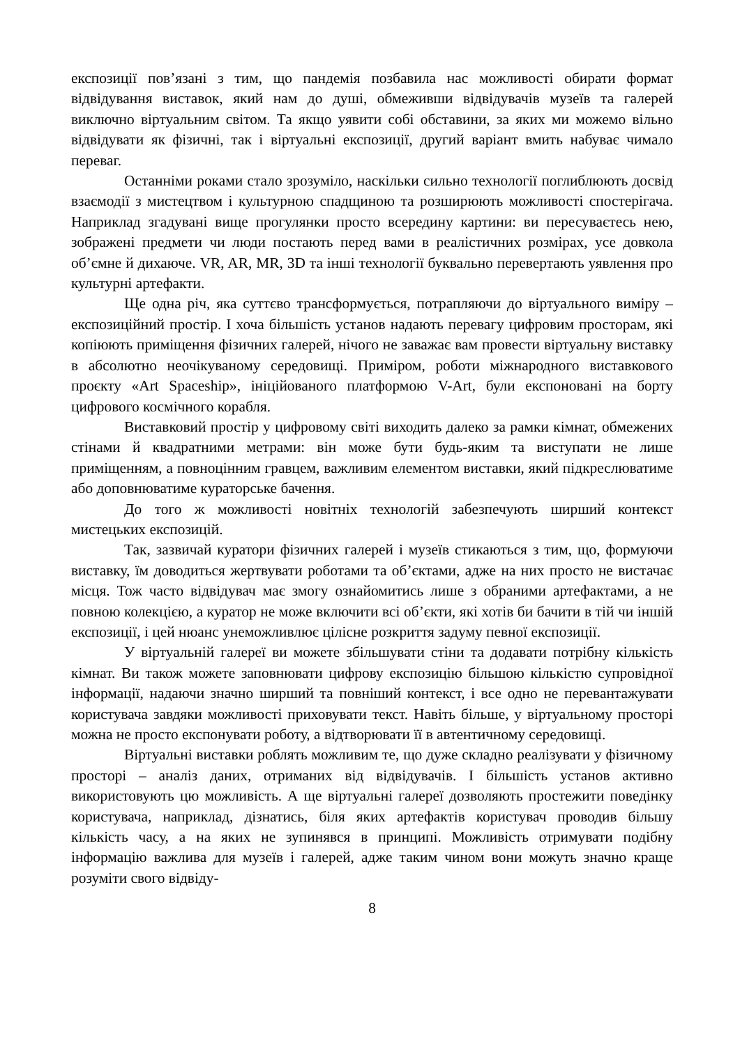експозиції пов’язані з тим, що пандемія позбавила нас можливості обирати формат відвідування виставок, який нам до душі, обмеживши відвідувачів музеїв та галерей виключно віртуальним світом. Та якщо уявити собі обставини, за яких ми можемо вільно відвідувати як фізичні, так і віртуальні експозиції, другий варіант вмить набуває чимало переваг.
Останніми роками стало зрозуміло, наскільки сильно технології поглиблюють досвід взаємодії з мистецтвом і культурною спадщиною та розширюють можливості спостерігача. Наприклад згадувані вище прогулянки просто всередину картини: ви пересуваєтесь нею, зображені предмети чи люди постають перед вами в реалістичних розмірах, усе довкола об’ємне й дихаюче. VR, AR, MR, 3D та інші технології буквально перевертають уявлення про культурні артефакти.
Ще одна річ, яка суттєво трансформується, потрапляючи до віртуального виміру – експозиційний простір. І хоча більшість установ надають перевагу цифровим просторам, які копіюють приміщення фізичних галерей, нічого не заважає вам провести віртуальну виставку в абсолютно неочікуваному середовищі. Приміром, роботи міжнародного виставкового проєкту «Art Spaceship», ініційованого платформою V-Art, були експоновані на борту цифрового космічного корабля.
Виставковий простір у цифровому світі виходить далеко за рамки кімнат, обмежених стінами й квадратними метрами: він може бути будь-яким та виступати не лише приміщенням, а повноцінним гравцем, важливим елементом виставки, який підкреслюватиме або доповнюватиме кураторське бачення.
До того ж можливості новітніх технологій забезпечують ширший контекст мистецьких експозицій.
Так, зазвичай куратори фізичних галерей і музеїв стикаються з тим, що, формуючи виставку, їм доводиться жертвувати роботами та об’єктами, адже на них просто не вистачає місця. Тож часто відвідувач має змогу ознайомитись лише з обраними артефактами, а не повною колекцією, а куратор не може включити всі об’єкти, які хотів би бачити в тій чи іншій експозиції, і цей нюанс унеможливлює цілісне розкриття задуму певної експозиції.
У віртуальній галереї ви можете збільшувати стіни та додавати потрібну кількість кімнат. Ви також можете заповнювати цифрову експозицію більшою кількістю супровідної інформації, надаючи значно ширший та повніший контекст, і все одно не перевантажувати користувача завдяки можливості приховувати текст. Навіть більше, у віртуальному просторі можна не просто експонувати роботу, а відтворювати її в автентичному середовищі.
Віртуальні виставки роблять можливим те, що дуже складно реалізувати у фізичному просторі – аналіз даних, отриманих від відвідувачів. І більшість установ активно використовують цю можливість. А ще віртуальні галереї дозволяють простежити поведінку користувача, наприклад, дізнатись, біля яких артефактів користувач проводив більшу кількість часу, а на яких не зупинявся в принципі. Можливість отримувати подібну інформацію важлива для музеїв і галерей, адже таким чином вони можуть значно краще розуміти свого відвіду-
8